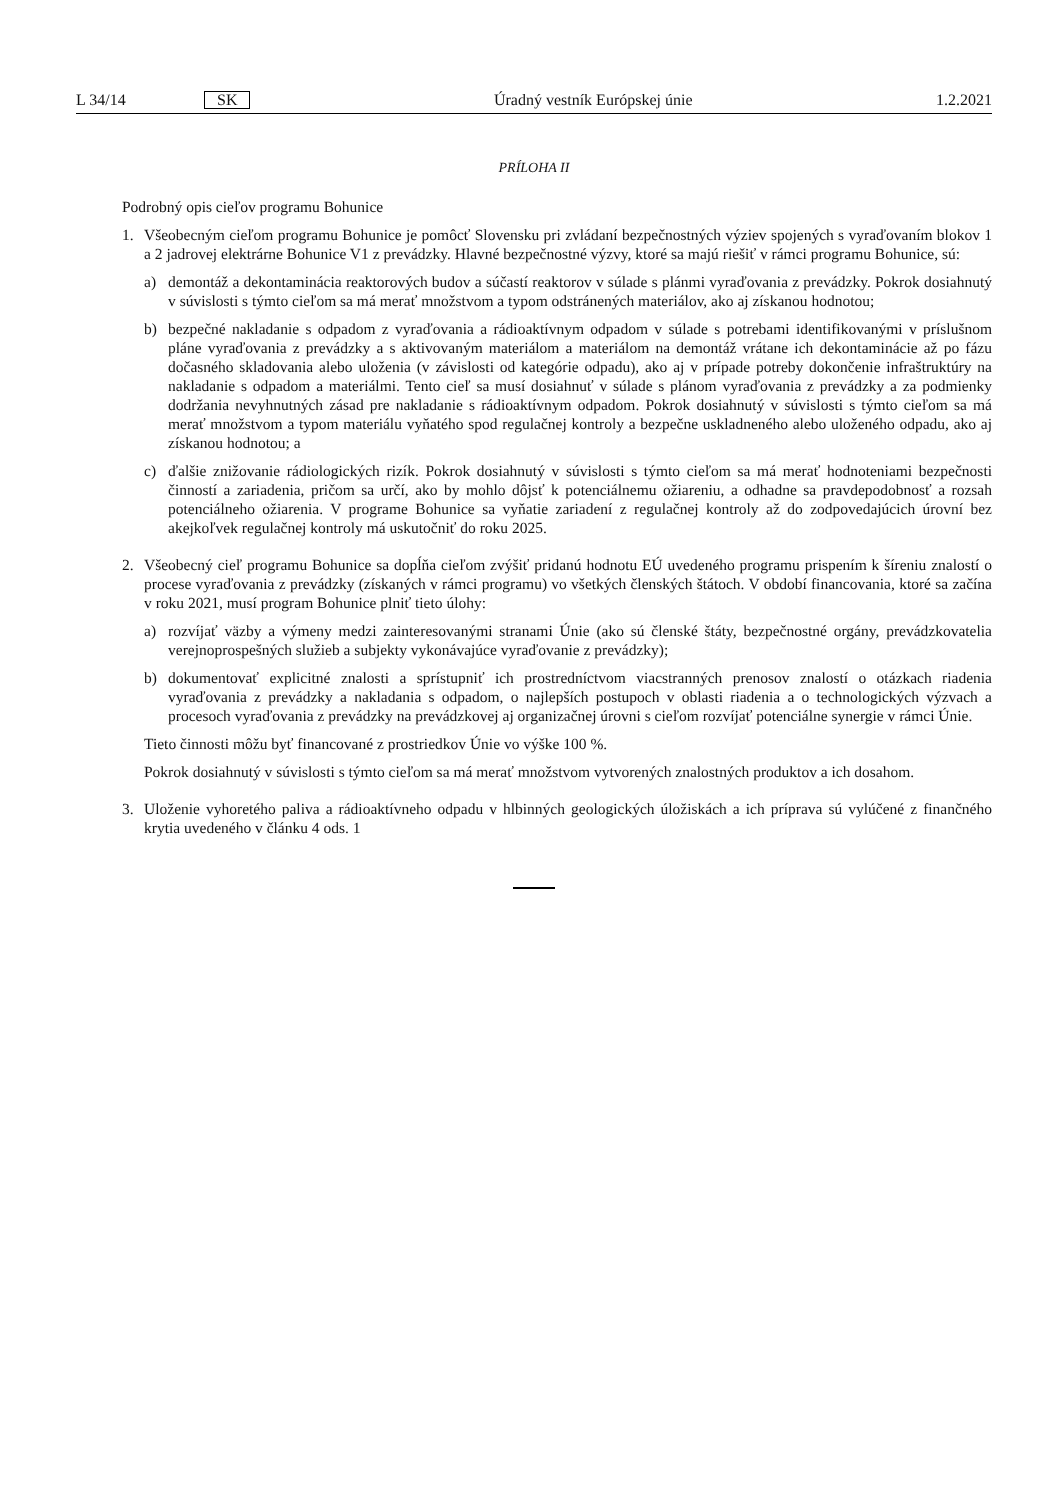L 34/14 SK Úradný vestník Európskej únie 1.2.2021
PRÍLOHA II
Podrobný opis cieľov programu Bohunice
1. Všeobecným cieľom programu Bohunice je pomôcť Slovensku pri zvládaní bezpečnostných výziev spojených s vyraďovaním blokov 1 a 2 jadrovej elektrárne Bohunice V1 z prevádzky. Hlavné bezpečnostné výzvy, ktoré sa majú riešiť v rámci programu Bohunice, sú:
a) demontáž a dekontaminácia reaktorových budov a súčastí reaktorov v súlade s plánmi vyraďovania z prevádzky. Pokrok dosiahnutý v súvislosti s týmto cieľom sa má merať množstvom a typom odstránených materiálov, ako aj získanou hodnotou;
b) bezpečné nakladanie s odpadom z vyraďovania a rádioaktívnym odpadom v súlade s potrebami identifikovanými v príslušnom pláne vyraďovania z prevádzky a s aktivovaným materiálom a materiálom na demontáž vrátane ich dekontaminácie až po fázu dočasného skladovania alebo uloženia (v závislosti od kategórie odpadu), ako aj v prípade potreby dokončenie infraštruktúry na nakladanie s odpadom a materiálmi. Tento cieľ sa musí dosiahnuť v súlade s plánom vyraďovania z prevádzky a za podmienky dodržania nevyhnutných zásad pre nakladanie s rádioaktívnym odpadom. Pokrok dosiahnutý v súvislosti s týmto cieľom sa má merať množstvom a typom materiálu vyňatého spod regulačnej kontroly a bezpečne uskladneného alebo uloženého odpadu, ako aj získanou hodnotou; a
c) ďalšie znižovanie rádiologických rizík. Pokrok dosiahnutý v súvislosti s týmto cieľom sa má merať hodnoteniami bezpečnosti činností a zariadenia, pričom sa určí, ako by mohlo dôjsť k potenciálnemu ožiareniu, a odhadne sa pravdepodobnosť a rozsah potenciálneho ožiarenia. V programe Bohunice sa vyňatie zariadení z regulačnej kontroly až do zodpovedajúcich úrovní bez akejkoľvek regulačnej kontroly má uskutočniť do roku 2025.
2. Všeobecný cieľ programu Bohunice sa dopĺňa cieľom zvýšiť pridanú hodnotu EÚ uvedeného programu prispením k šíreniu znalostí o procese vyraďovania z prevádzky (získaných v rámci programu) vo všetkých členských štátoch. V období financovania, ktoré sa začína v roku 2021, musí program Bohunice plniť tieto úlohy:
a) rozvíjať väzby a výmeny medzi zainteresovanými stranami Únie (ako sú členské štáty, bezpečnostné orgány, prevádzkovatelia verejnoprospešných služieb a subjekty vykonávajúce vyraďovanie z prevádzky);
b) dokumentovať explicitné znalosti a sprístupniť ich prostredníctvom viacstranných prenosov znalostí o otázkach riadenia vyraďovania z prevádzky a nakladania s odpadom, o najlepších postupoch v oblasti riadenia a o technologických výzvach a procesoch vyraďovania z prevádzky na prevádzkovej aj organizačnej úrovni s cieľom rozvíjať potenciálne synergie v rámci Únie.
Tieto činnosti môžu byť financované z prostriedkov Únie vo výške 100 %.
Pokrok dosiahnutý v súvislosti s týmto cieľom sa má merať množstvom vytvorených znalostných produktov a ich dosahom.
3. Uloženie vyhoretého paliva a rádioaktívneho odpadu v hlbinných geologických úložiskách a ich príprava sú vylúčené z finančného krytia uvedeného v článku 4 ods. 1